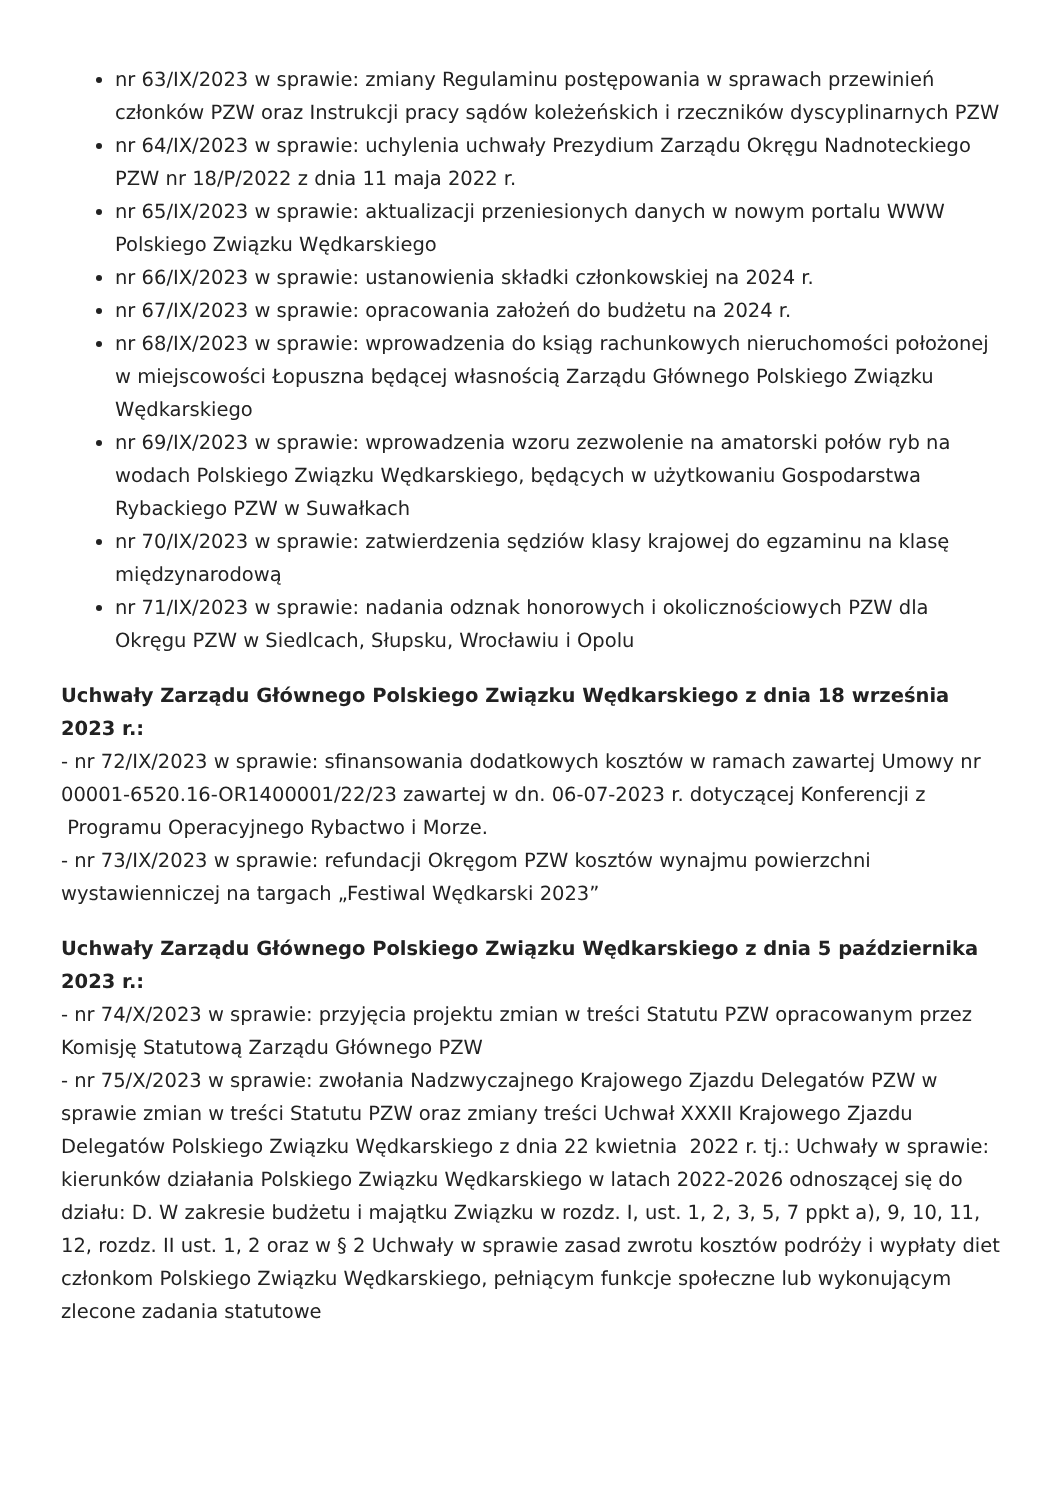nr 63/IX/2023 w sprawie: zmiany Regulaminu postępowania w sprawach przewinień członków PZW oraz Instrukcji pracy sądów koleżeńskich i rzeczników dyscyplinarnych PZW
nr 64/IX/2023 w sprawie: uchylenia uchwały Prezydium Zarządu Okręgu Nadnoteckiego PZW nr 18/P/2022 z dnia 11 maja 2022 r.
nr 65/IX/2023 w sprawie: aktualizacji przeniesionych danych w nowym portalu WWW Polskiego Związku Wędkarskiego
nr 66/IX/2023 w sprawie: ustanowienia składki członkowskiej na 2024 r.
nr 67/IX/2023 w sprawie: opracowania założeń do budżetu na 2024 r.
nr 68/IX/2023 w sprawie: wprowadzenia do ksiąg rachunkowych nieruchomości położonej w miejscowości Łopuszna będącej własnością Zarządu Głównego Polskiego Związku Wędkarskiego
nr 69/IX/2023 w sprawie: wprowadzenia wzoru zezwolenie na amatorski połów ryb na wodach Polskiego Związku Wędkarskiego, będących w użytkowaniu Gospodarstwa Rybackiego PZW w Suwałkach
nr 70/IX/2023 w sprawie: zatwierdzenia sędziów klasy krajowej do egzaminu na klasę międzynarodową
nr 71/IX/2023 w sprawie: nadania odznak honorowych i okolicznościowych PZW dla Okręgu PZW w Siedlcach, Słupsku, Wrocławiu i Opolu
Uchwały Zarządu Głównego Polskiego Związku Wędkarskiego z dnia 18 września 2023 r.:
- nr 72/IX/2023 w sprawie: sfinansowania dodatkowych kosztów w ramach zawartej Umowy nr 00001-6520.16-OR1400001/22/23 zawartej w dn. 06-07-2023 r. dotyczącej Konferencji z Programu Operacyjnego Rybactwo i Morze.
- nr 73/IX/2023 w sprawie: refundacji Okręgom PZW kosztów wynajmu powierzchni wystawienniczej na targach „Festiwal Wędkarski 2023”
Uchwały Zarządu Głównego Polskiego Związku Wędkarskiego z dnia 5 października 2023 r.:
- nr 74/X/2023 w sprawie: przyjęcia projektu zmian w treści Statutu PZW opracowanym przez Komisję Statutową Zarządu Głównego PZW
- nr 75/X/2023 w sprawie: zwołania Nadzwyczajnego Krajowego Zjazdu Delegatów PZW w sprawie zmian w treści Statutu PZW oraz zmiany treści Uchwał XXXII Krajowego Zjazdu Delegatów Polskiego Związku Wędkarskiego z dnia 22 kwietnia 2022 r. tj.: Uchwały w sprawie: kierunków działania Polskiego Związku Wędkarskiego w latach 2022-2026 odnoszącej się do działu: D. W zakresie budżetu i majątku Związku w rozdz. I, ust. 1, 2, 3, 5, 7 ppkt a), 9, 10, 11, 12, rozdz. II ust. 1, 2 oraz w § 2 Uchwały w sprawie zasad zwrotu kosztów podróży i wypłaty diet członkom Polskiego Związku Wędkarskiego, pełniącym funkcje społeczne lub wykonującym zlecone zadania statutowe